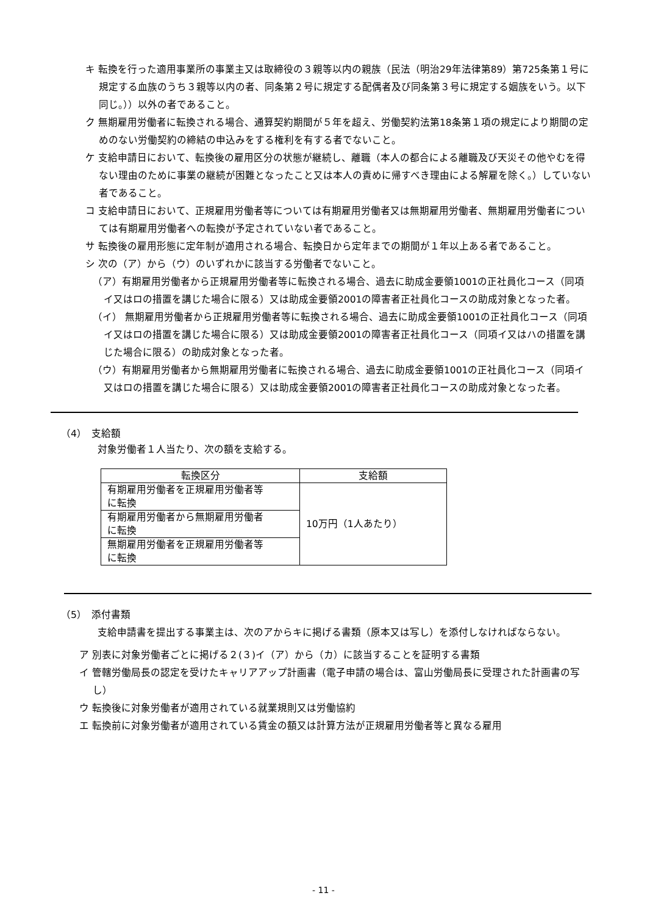キ 転換を行った適用事業所の事業主又は取締役の３親等以内の親族（民法（明治29年法律第89）第725条第１号に規定する血族のうち３親等以内の者、同条第２号に規定する配偶者及び同条第３号に規定する姻族をいう。以下同じ。））以外の者であること。
ク 無期雇用労働者に転換される場合、通算契約期間が５年を超え、労働契約法第18条第１項の規定により期間の定めのない労働契約の締結の申込みをする権利を有する者でないこと。
ケ 支給申請日において、転換後の雇用区分の状態が継続し、離職（本人の都合による離職及び天災その他やむを得ない理由のために事業の継続が困難となったこと又は本人の責めに帰すべき理由による解雇を除く。）していない者であること。
コ 支給申請日において、正規雇用労働者等については有期雇用労働者又は無期雇用労働者、無期雇用労働者については有期雇用労働者への転換が予定されていない者であること。
サ 転換後の雇用形態に定年制が適用される場合、転換日から定年までの期間が１年以上ある者であること。
シ 次の（ア）から（ウ）のいずれかに該当する労働者でないこと。
（ア）有期雇用労働者から正規雇用労働者等に転換される場合、過去に助成金要領1001の正社員化コース（同項イ又はロの措置を講じた場合に限る）又は助成金要領2001の障害者正社員化コースの助成対象となった者。
（イ） 無期雇用労働者から正規雇用労働者等に転換される場合、過去に助成金要領1001の正社員化コース（同項イ又はロの措置を講じた場合に限る）又は助成金要領2001の障害者正社員化コース（同項イ又はハの措置を講じた場合に限る）の助成対象となった者。
（ウ）有期雇用労働者から無期雇用労働者に転換される場合、過去に助成金要領1001の正社員化コース（同項イ又はロの措置を講じた場合に限る）又は助成金要領2001の障害者正社員化コースの助成対象となった者。
（4）　支給額
対象労働者１人当たり、次の額を支給する。
| 転換区分 | 支給額 |
| --- | --- |
| 有期雇用労働者を正規雇用労働者等 に転換 | 10万円（1人あたり） |
| 有期雇用労働者から無期雇用労働者 に転換 | |
| 無期雇用労働者を正規雇用労働者等 に転換 | |
（5）　添付書類
支給申請書を提出する事業主は、次のアからキに掲げる書類（原本又は写し）を添付しなければならない。
ア 別表に対象労働者ごとに掲げる２(３)イ（ア）から（カ）に該当することを証明する書類
イ 管轄労働局長の認定を受けたキャリアアップ計画書（電子申請の場合は、富山労働局長に受理された計画書の写し）
ウ 転換後に対象労働者が適用されている就業規則又は労働協約
エ 転換前に対象労働者が適用されている賃金の額又は計算方法が正規雇用労働者等と異なる雇用
- 11 -